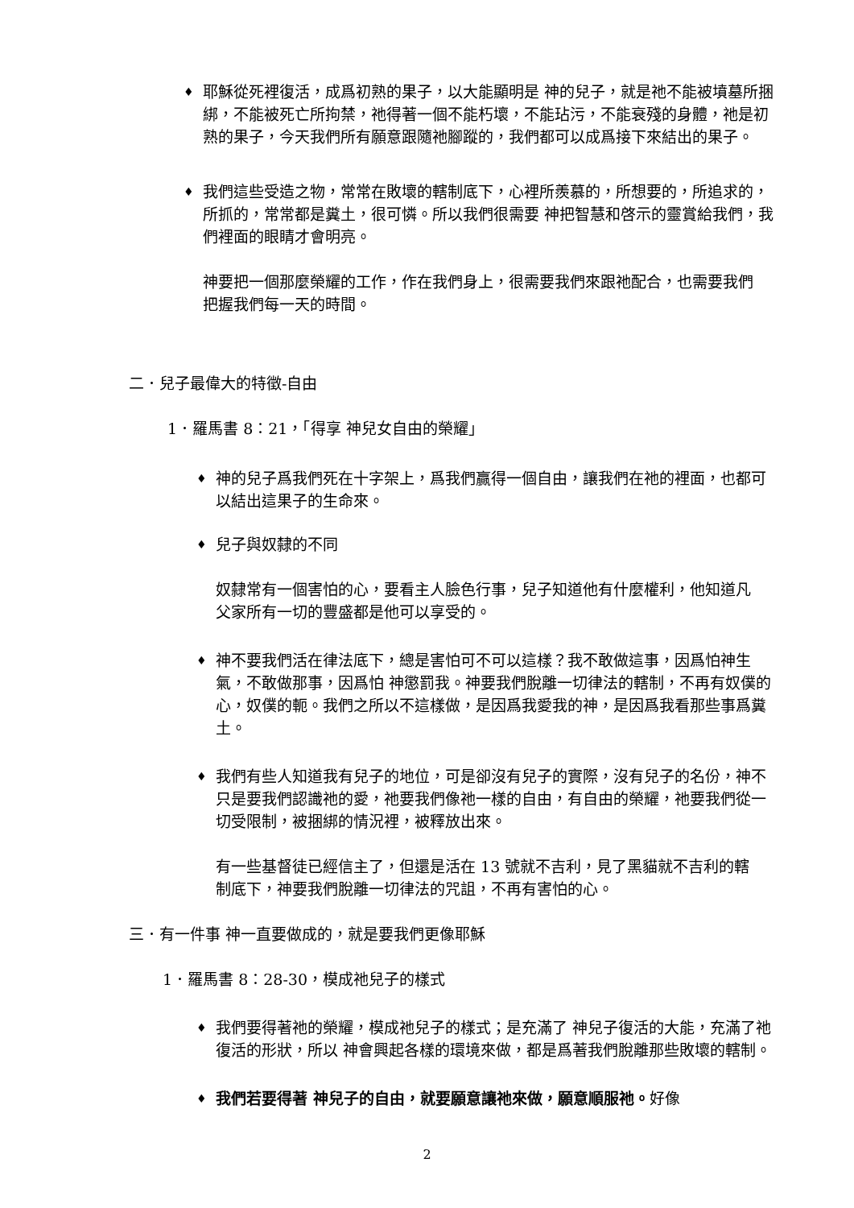♦
耶穌從死裡復活，成爲初熟的果子，以大能顯明是 神的兒子，就是祂不能被墳墓所捆綁，不能被死亡所拘禁，祂得著一個不能朽壞，不能玷污，不能衰殘的身體，祂是初熟的果子，今天我們所有願意跟隨祂腳蹤的，我們都可以成爲接下來結出的果子。
♦
我們這些受造之物，常常在敗壞的轄制底下，心裡所羨慕的，所想要的，所追求的，所抓的，常常都是糞土，很可憐。所以我們很需要 神把智慧和啓示的靈賞給我們，我們裡面的眼睛才會明亮。
神要把一個那麼榮耀的工作，作在我們身上，很需要我們來跟祂配合，也需要我們把握我們每一天的時間。
二．兒子最偉大的特徵-自由
1．羅馬書 8：21，「得享 神兒女自由的榮耀」
♦
神的兒子爲我們死在十字架上，爲我們贏得一個自由，讓我們在祂的裡面，也都可以結出這果子的生命來。
♦
兒子與奴隸的不同
奴隸常有一個害怕的心，要看主人臉色行事，兒子知道他有什麼權利，他知道凡父家所有一切的豐盛都是他可以享受的。
♦
神不要我們活在律法底下，總是害怕可不可以這樣？我不敢做這事，因爲怕神生氣，不敢做那事，因爲怕 神懲罰我。神要我們脫離一切律法的轄制，不再有奴僕的心，奴僕的軛。我們之所以不這樣做，是因爲我愛我的神，是因爲我看那些事爲糞土。
♦
我們有些人知道我有兒子的地位，可是卻沒有兒子的實際，沒有兒子的名份，神不只是要我們認識祂的愛，祂要我們像祂一樣的自由，有自由的榮耀，祂要我們從一切受限制，被捆綁的情況裡，被釋放出來。
有一些基督徒已經信主了，但還是活在 13 號就不吉利，見了黑貓就不吉利的轄制底下，神要我們脫離一切律法的咒詛，不再有害怕的心。
三．有一件事 神一直要做成的，就是要我們更像耶穌
1．羅馬書 8：28-30，模成祂兒子的樣式
♦
我們要得著祂的榮耀，模成祂兒子的樣式；是充滿了 神兒子復活的大能，充滿了祂復活的形狀，所以 神會興起各樣的環境來做，都是爲著我們脫離那些敗壞的轄制。
♦
我們若要得著 神兒子的自由，就要願意讓祂來做，願意順服祂。好像
2